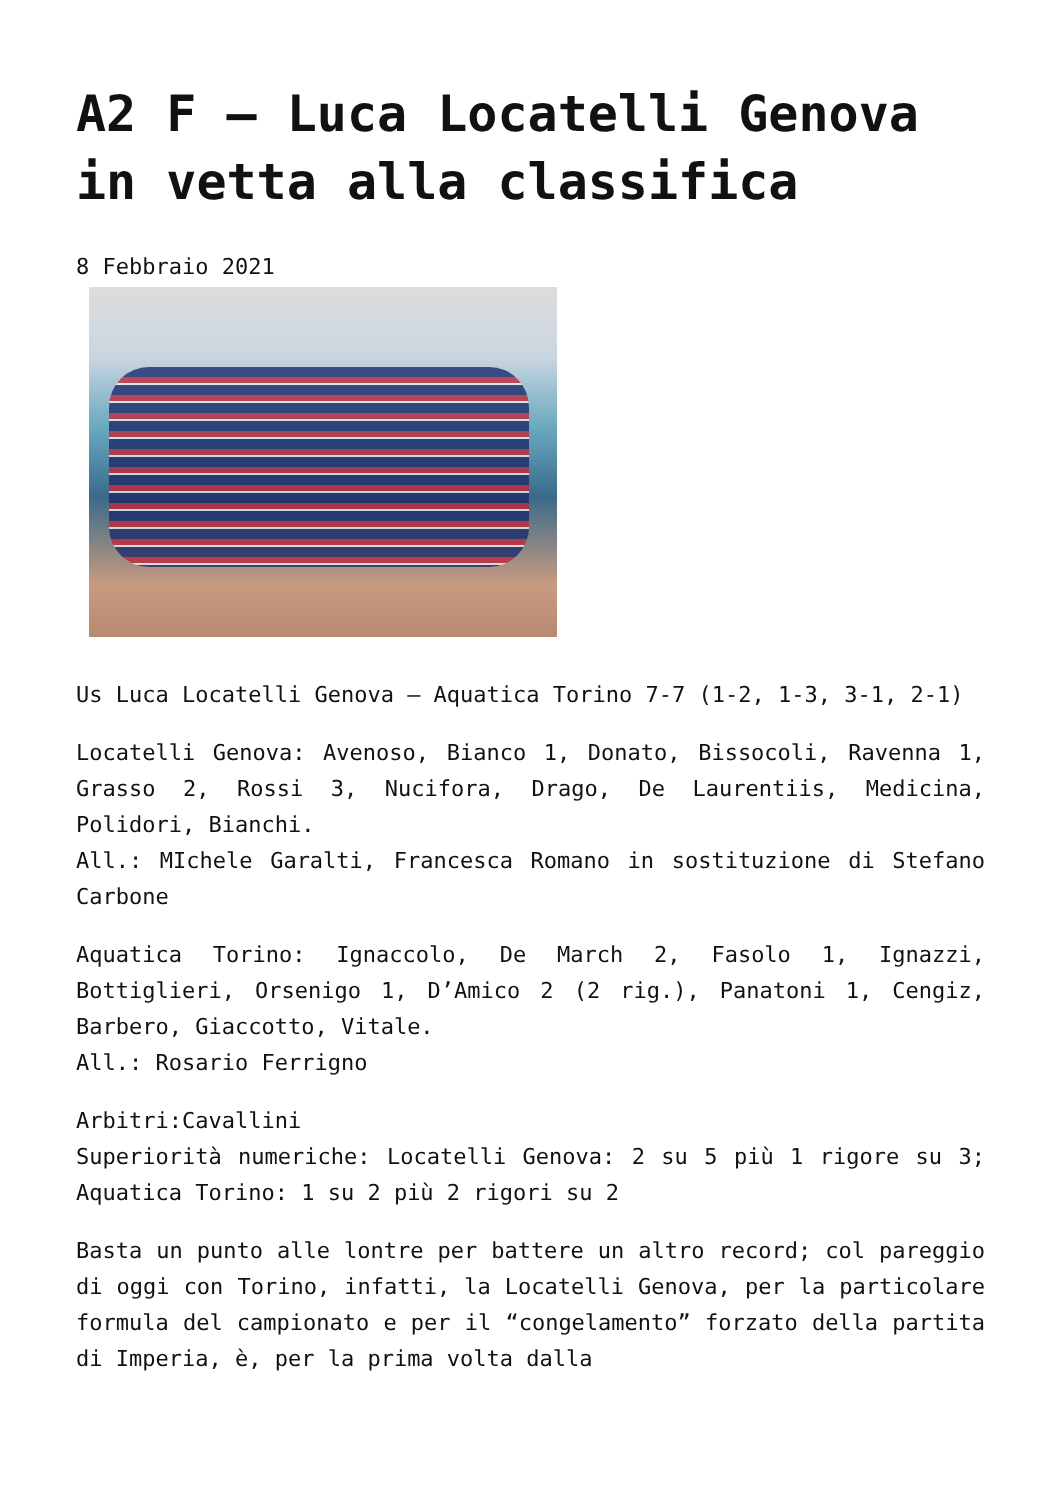A2 F – Luca Locatelli Genova in vetta alla classifica
8 Febbraio 2021
Us Luca Locatelli Genova – Aquatica Torino 7-7 (1-2, 1-3, 3-1, 2-1)
Locatelli Genova: Avenoso, Bianco 1, Donato, Bissocoli, Ravenna 1, Grasso 2, Rossi 3, Nucifora, Drago, De Laurentiis, Medicina, Polidori, Bianchi.
All.: MIchele Garalti, Francesca Romano in sostituzione di Stefano Carbone
Aquatica Torino: Ignaccolo, De March 2, Fasolo 1, Ignazzi, Bottiglieri, Orsenigo 1, D’Amico 2 (2 rig.), Panatoni 1, Cengiz, Barbero, Giaccotto, Vitale.
All.: Rosario Ferrigno
Arbitri:Cavallini
Superiorità numeriche: Locatelli Genova: 2 su 5 più 1 rigore su 3; Aquatica Torino: 1 su 2 più 2 rigori su 2
Basta un punto alle lontre per battere un altro record; col pareggio di oggi con Torino, infatti, la Locatelli Genova, per la particolare formula del campionato e per il “congelamento” forzato della partita di Imperia, è, per la prima volta dalla